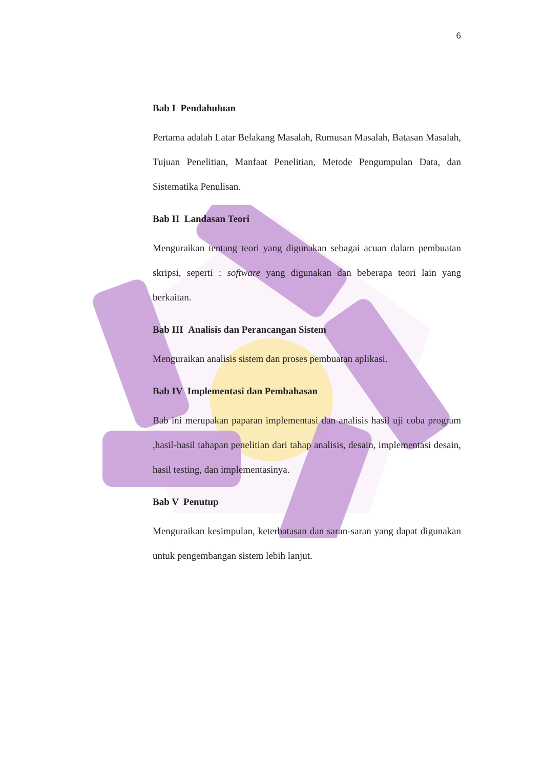6
Bab I Pendahuluan
Pertama adalah Latar Belakang Masalah, Rumusan Masalah, Batasan Masalah, Tujuan Penelitian, Manfaat Penelitian, Metode Pengumpulan Data, dan Sistematika Penulisan.
Bab II Landasan Teori
Menguraikan tentang teori yang digunakan sebagai acuan dalam pembuatan skripsi, seperti : software yang digunakan dan beberapa teori lain yang berkaitan.
Bab III Analisis dan Perancangan Sistem
Menguraikan analisis sistem dan proses pembuatan aplikasi.
Bab IV Implementasi dan Pembahasan
Bab ini merupakan paparan implementasi dan analisis hasil uji coba program ,hasil-hasil tahapan penelitian dari tahap analisis, desain, implementasi desain, hasil testing, dan implementasinya.
Bab V Penutup
Menguraikan kesimpulan, keterbatasan dan saran-saran yang dapat digunakan untuk pengembangan sistem lebih lanjut.